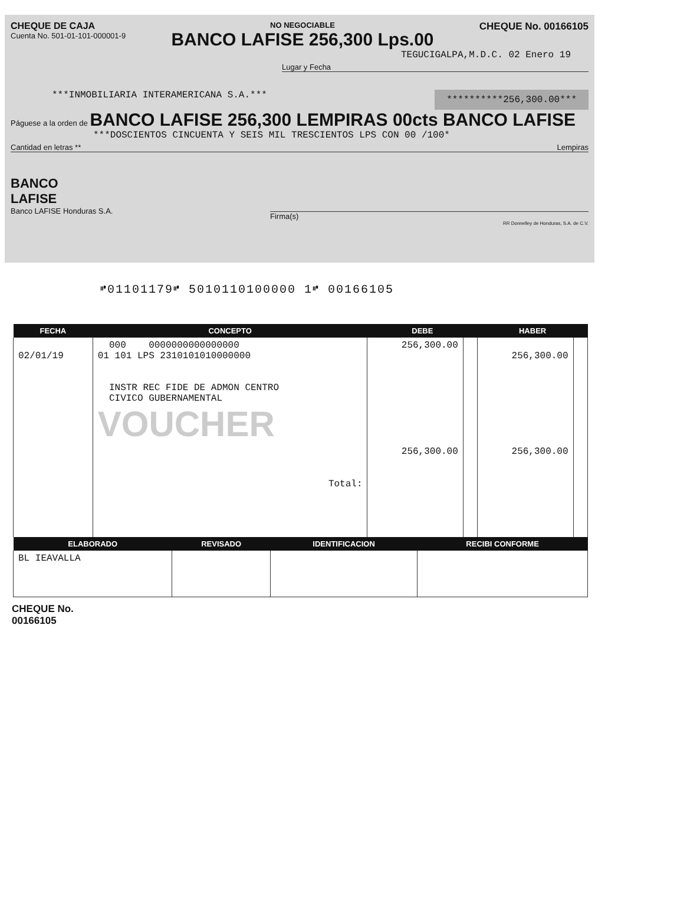CHEQUE DE CAJA
Cuenta No. 501-01-101-000001-9
NO NEGOCIABLE
BANCO LAFISE 256,300 Lps.00
CHEQUE No. 00166105
TEGUCIGALPA,M.D.C. 02 Enero 19
Lugar y Fecha
***INMOBILIARIA INTERAMERICANA S.A.***
**********256,300.00***
Páguese a la orden de BANCO LAFISE 256,300 LEMPIRAS 00cts BANCO LAFISE
***DOSCIENTOS CINCUENTA Y SEIS MIL TRESCIENTOS LPS CON 00 /100*
Cantidad en letras ** Lempiras
BANCO
LAFISE
Banco LAFISE Honduras S.A.
Firma(s)
RR Donnelley de Honduras, S.A. de C.V.
⑈01101179⑈ 5010110100000 1⑈ 00166105
| FECHA | CONCEPTO | DEBE | | HABER | |
| --- | --- | --- | --- | --- | --- |
| 02/01/19 | 000 0000000000000000 01 101 LPS 2310101010000000 INSTR REC FIDE DE ADMON CENTRO CIVICO GUBERNAMENTAL VOUCHER Total: | 256,300.00 256,300.00 | | 256,300.00 256,300.00 | |
| ELABORADO | REVISADO | IDENTIFICACION | RECIBI CONFORME |
| --- | --- | --- | --- |
| BL IEAVALLA | | | |
CHEQUE No.
00166105